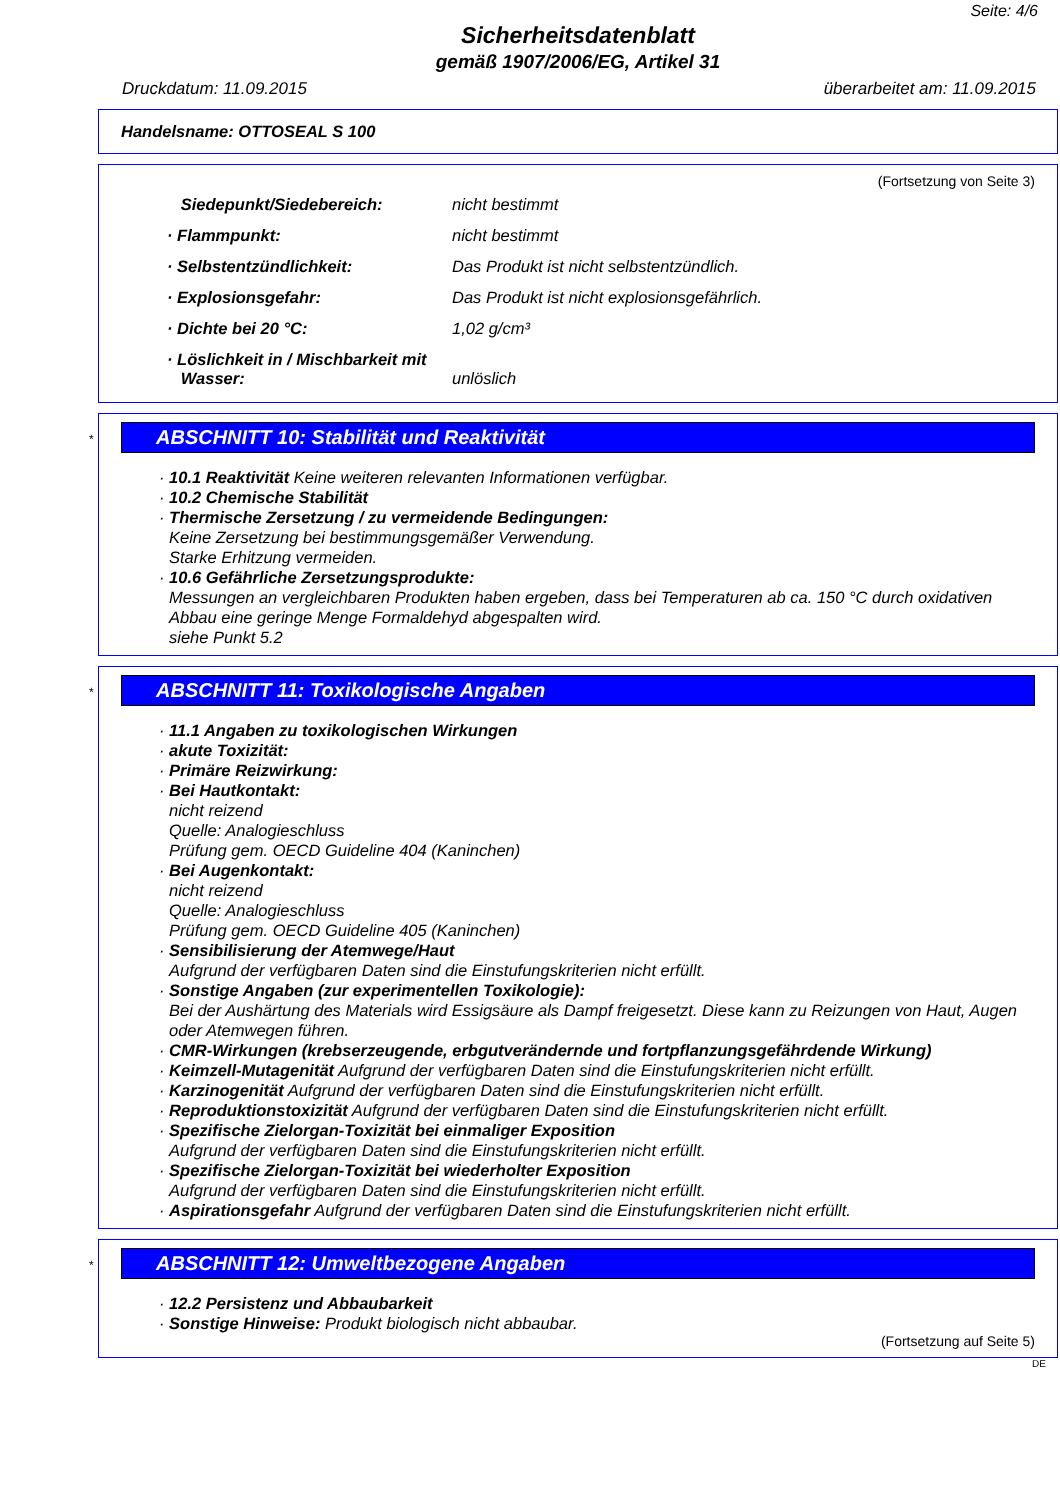Seite: 4/6
Sicherheitsdatenblatt
gemäß 1907/2006/EG, Artikel 31
Druckdatum: 11.09.2015 überarbeitet am: 11.09.2015
Handelsname: OTTOSEAL S 100
(Fortsetzung von Seite 3)
| Siedepunkt/Siedebereich: | nicht bestimmt |
| · Flammpunkt: | nicht bestimmt |
| · Selbstentzündlichkeit: | Das Produkt ist nicht selbstentzündlich. |
| · Explosionsgefahr: | Das Produkt ist nicht explosionsgefährlich. |
| · Dichte bei 20 °C: | 1,02 g/cm³ |
| · Löslichkeit in / Mischbarkeit mit Wasser: | unlöslich |
*
ABSCHNITT 10: Stabilität und Reaktivität
· 10.1 Reaktivität Keine weiteren relevanten Informationen verfügbar.
· 10.2 Chemische Stabilität
· Thermische Zersetzung / zu vermeidende Bedingungen:
Keine Zersetzung bei bestimmungsgemäßer Verwendung.
Starke Erhitzung vermeiden.
· 10.6 Gefährliche Zersetzungsprodukte:
Messungen an vergleichbaren Produkten haben ergeben, dass bei Temperaturen ab ca. 150 °C durch oxidativen Abbau eine geringe Menge Formaldehyd abgespalten wird.
siehe Punkt 5.2
*
ABSCHNITT 11: Toxikologische Angaben
· 11.1 Angaben zu toxikologischen Wirkungen
· akute Toxizität:
· Primäre Reizwirkung:
· Bei Hautkontakt:
nicht reizend
Quelle: Analogieschluss
Prüfung gem. OECD Guideline 404 (Kaninchen)
· Bei Augenkontakt:
nicht reizend
Quelle: Analogieschluss
Prüfung gem. OECD Guideline 405 (Kaninchen)
· Sensibilisierung der Atemwege/Haut
Aufgrund der verfügbaren Daten sind die Einstufungskriterien nicht erfüllt.
· Sonstige Angaben (zur experimentellen Toxikologie):
Bei der Aushärtung des Materials wird Essigsäure als Dampf freigesetzt. Diese kann zu Reizungen von Haut, Augen oder Atemwegen führen.
· CMR-Wirkungen (krebserzeugende, erbgutverändernde und fortpflanzungsgefährdende Wirkung)
· Keimzell-Mutagenität Aufgrund der verfügbaren Daten sind die Einstufungskriterien nicht erfüllt.
· Karzinogenität Aufgrund der verfügbaren Daten sind die Einstufungskriterien nicht erfüllt.
· Reproduktionstoxizität Aufgrund der verfügbaren Daten sind die Einstufungskriterien nicht erfüllt.
· Spezifische Zielorgan-Toxizität bei einmaliger Exposition
Aufgrund der verfügbaren Daten sind die Einstufungskriterien nicht erfüllt.
· Spezifische Zielorgan-Toxizität bei wiederholter Exposition
Aufgrund der verfügbaren Daten sind die Einstufungskriterien nicht erfüllt.
· Aspirationsgefahr Aufgrund der verfügbaren Daten sind die Einstufungskriterien nicht erfüllt.
*
ABSCHNITT 12: Umweltbezogene Angaben
· 12.2 Persistenz und Abbaubarkeit
· Sonstige Hinweise: Produkt biologisch nicht abbaubar.
(Fortsetzung auf Seite 5)
DE